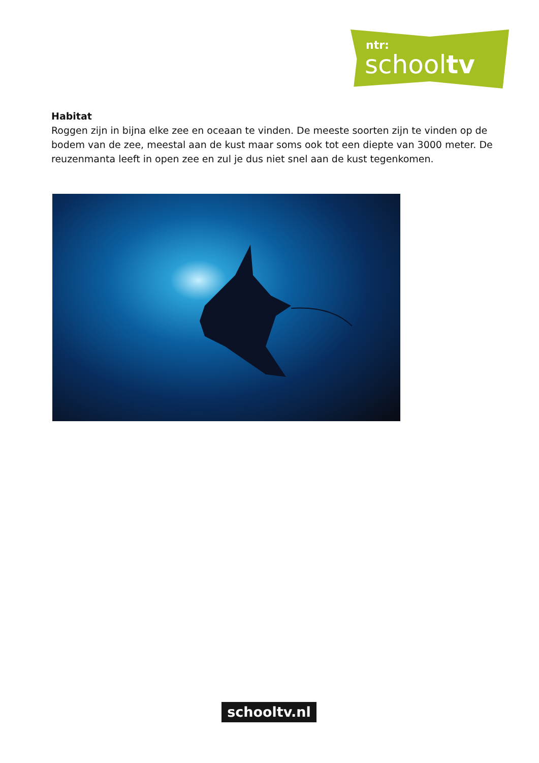ntr:
schooltv
Habitat
Roggen zijn in bijna elke zee en oceaan te vinden. De meeste soorten zijn te vinden op de bodem van de zee, meestal aan de kust maar soms ook tot een diepte van 3000 meter. De reuzenmanta leeft in open zee en zul je dus niet snel aan de kust tegenkomen.
schooltv.nl